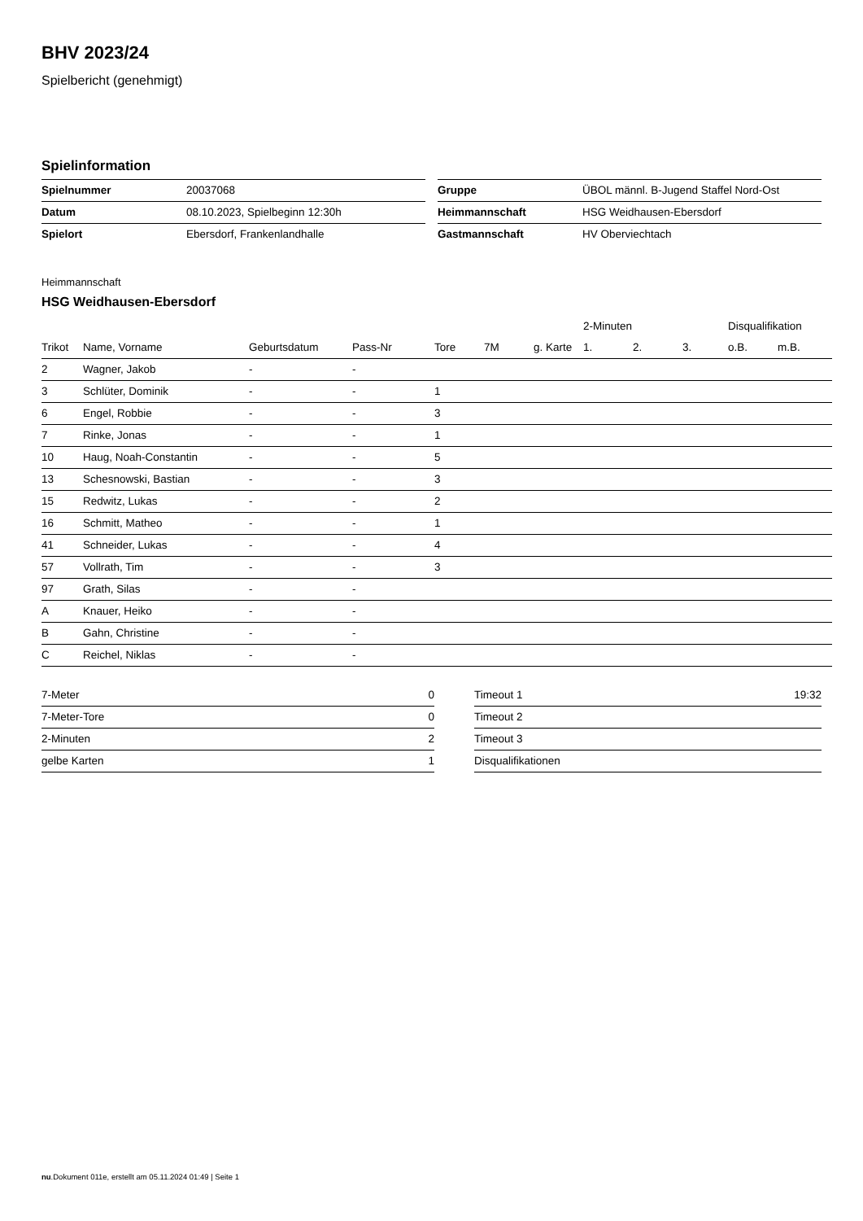BHV 2023/24
Spielbericht (genehmigt)
Spielinformation
| Spielnummer | 20037068 |
| Datum | 08.10.2023, Spielbeginn 12:30h |
| Spielort | Ebersdorf, Frankenlandhalle |
| Gruppe | ÜBOL männl. B-Jugend Staffel Nord-Ost |
| Heimmannschaft | HSG Weidhausen-Ebersdorf |
| Gastmannschaft | HV Oberviechtach |
Heimmannschaft
HSG Weidhausen-Ebersdorf
| | | | | | | | 2-Minuten | | | Disqualifikation | |
| --- | --- | --- | --- | --- | --- | --- | --- | --- | --- | --- | --- |
| Trikot | Name, Vorname | Geburtsdatum | Pass-Nr | Tore | 7M | g. Karte | 1. | 2. | 3. | o.B. | m.B. |
| 2 | Wagner, Jakob | - | - | | | | | | | | |
| 3 | Schlüter, Dominik | - | - | 1 | | | | | | | |
| 6 | Engel, Robbie | - | - | 3 | | | | | | | |
| 7 | Rinke, Jonas | - | - | 1 | | | | | | | |
| 10 | Haug, Noah-Constantin | - | - | 5 | | | | | | | |
| 13 | Schesnowski, Bastian | - | - | 3 | | | | | | | |
| 15 | Redwitz, Lukas | - | - | 2 | | | | | | | |
| 16 | Schmitt, Matheo | - | - | 1 | | | | | | | |
| 41 | Schneider, Lukas | - | - | 4 | | | | | | | |
| 57 | Vollrath, Tim | - | - | 3 | | | | | | | |
| 97 | Grath, Silas | - | - | | | | | | | | |
| A | Knauer, Heiko | - | - | | | | | | | | |
| B | Gahn, Christine | - | - | | | | | | | | |
| C | Reichel, Niklas | - | - | | | | | | | | |
| 7-Meter | 0 |
| 7-Meter-Tore | 0 |
| 2-Minuten | 2 |
| gelbe Karten | 1 |
| Timeout 1 | 19:32 |
| Timeout 2 | |
| Timeout 3 | |
| Disqualifikationen | |
nu.Dokument 011e, erstellt am 05.11.2024 01:49 | Seite 1